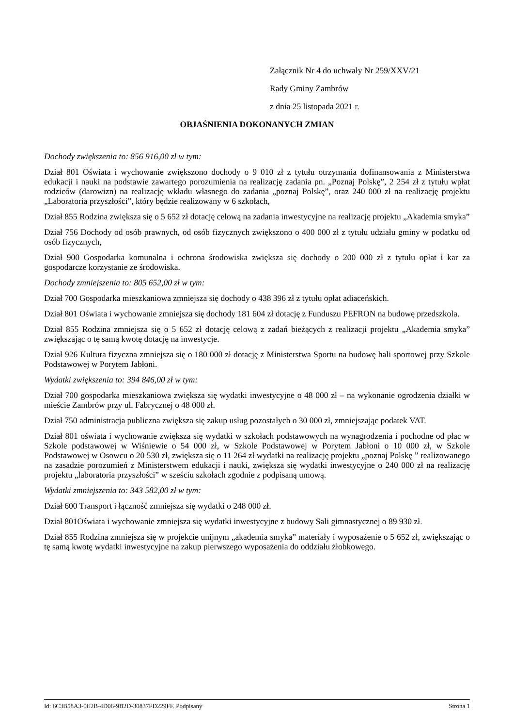Załącznik Nr 4 do uchwały Nr 259/XXV/21
Rady Gminy Zambrów
z dnia 25 listopada 2021 r.
OBJAŚNIENIA DOKONANYCH ZMIAN
Dochody zwiększenia to: 856 916,00 zł w tym:
Dział 801 Oświata i wychowanie zwiększono dochody o 9 010 zł z tytułu otrzymania dofinansowania z Ministerstwa edukacji i nauki na podstawie zawartego porozumienia na realizację zadania pn. „Poznaj Polskę”, 2 254 zł z tytułu wpłat rodziców (darowizn) na realizację wkładu własnego do zadania „poznaj Polskę”, oraz 240 000 zł na realizację projektu „Laboratoria przyszłości”, który będzie realizowany w 6 szkołach,
Dział 855 Rodzina zwiększa się o 5 652 zł dotację celową na zadania inwestycyjne na realizację projektu „Akademia smyka”
Dział 756 Dochody od osób prawnych, od osób fizycznych zwiększono o 400 000 zł z tytułu udziału gminy w podatku od osób fizycznych,
Dział 900 Gospodarka komunalna i ochrona środowiska zwiększa się dochody o 200 000 zł z tytułu opłat i kar za gospodarcze korzystanie ze środowiska.
Dochody zmniejszenia to: 805 652,00 zł w tym:
Dział 700 Gospodarka mieszkaniowa zmniejsza się dochody o 438 396 zł z tytułu opłat adiaceńskich.
Dział 801 Oświata i wychowanie zmniejsza się dochody 181 604 zł dotację z Funduszu PEFRON na budowę przedszkola.
Dział 855 Rodzina zmniejsza się o 5 652 zł dotację celową z zadań bieżących z realizacji projektu „Akademia smyka” zwiększając o tę samą kwotę dotację na inwestycje.
Dział 926 Kultura fizyczna zmniejsza się o 180 000 zł dotację z Ministerstwa Sportu na budowę hali sportowej przy Szkole Podstawowej w Porytem Jabłoni.
Wydatki zwiększenia to: 394 846,00 zł w tym:
Dział 700 gospodarka mieszkaniowa zwiększa się wydatki inwestycyjne o 48 000 zł – na wykonanie ogrodzenia działki w mieście Zambrów przy ul. Fabrycznej o 48 000 zł.
Dział 750 administracja publiczna zwiększa się zakup usług pozostałych o 30 000 zł, zmniejszając podatek VAT.
Dział 801 oświata i wychowanie zwiększa się wydatki w szkołach podstawowych na wynagrodzenia i pochodne od płac w Szkole podstawowej w Wiśniewie o 54 000 zł, w Szkole Podstawowej w Porytem Jabłoni o 10 000 zł, w Szkole Podstawowej w Osowcu o 20 530 zł, zwiększa się o 11 264 zł wydatki na realizację projektu „poznaj Polskę ” realizowanego na zasadzie porozumień z Ministerstwem edukacji i nauki, zwiększa się wydatki inwestycyjne o 240 000 zł na realizację projektu „laboratoria przyszłości” w sześciu szkołach zgodnie z podpisaną umową.
Wydatki zmniejszenia to: 343 582,00 zł w tym:
Dział 600 Transport i łączność zmniejsza się wydatki o 248 000 zł.
Dział 801Oświata i wychowanie zmniejsza się wydatki inwestycyjne z budowy Sali gimnastycznej o 89 930 zł.
Dział 855 Rodzina zmniejsza się w projekcie unijnym „akademia smyka” materiały i wyposażenie o 5 652 zł, zwiększając o tę samą kwotę wydatki inwestycyjne na zakup pierwszego wyposażenia do oddziału żłobkowego.
Id: 6C3B58A3-0E2B-4D06-9B2D-30837FD229FF. Podpisany Strona 1